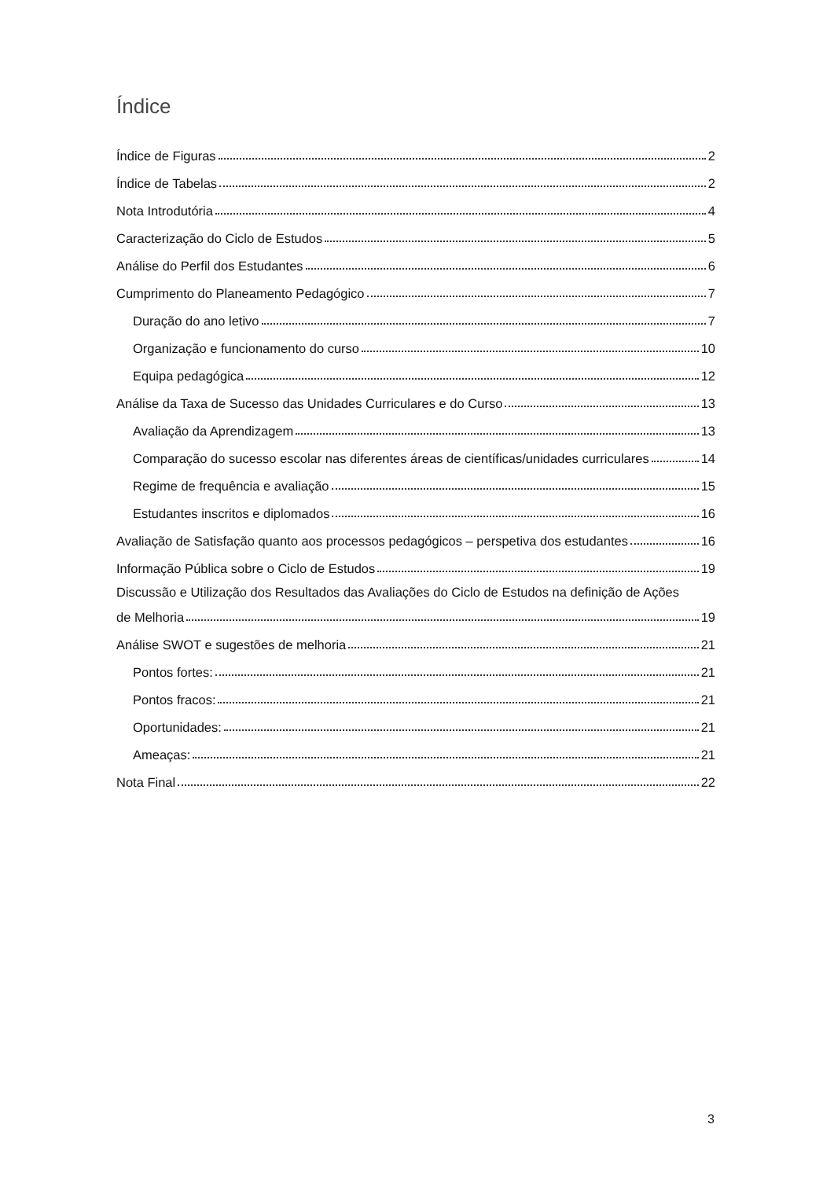Índice
Índice de Figuras 2
Índice de Tabelas 2
Nota Introdutória 4
Caracterização do Ciclo de Estudos 5
Análise do Perfil dos Estudantes 6
Cumprimento do Planeamento Pedagógico 7
Duração do ano letivo 7
Organização e funcionamento do curso 10
Equipa pedagógica 12
Análise da Taxa de Sucesso das Unidades Curriculares e do Curso 13
Avaliação da Aprendizagem 13
Comparação do sucesso escolar nas diferentes áreas de científicas/unidades curriculares 14
Regime de frequência e avaliação 15
Estudantes inscritos e diplomados 16
Avaliação de Satisfação quanto aos processos pedagógicos – perspetiva dos estudantes 16
Informação Pública sobre o Ciclo de Estudos 19
Discussão e Utilização dos Resultados das Avaliações do Ciclo de Estudos na definição de Ações
de Melhoria 19
Análise SWOT e sugestões de melhoria 21
Pontos fortes: 21
Pontos fracos: 21
Oportunidades: 21
Ameaças: 21
Nota Final 22
3